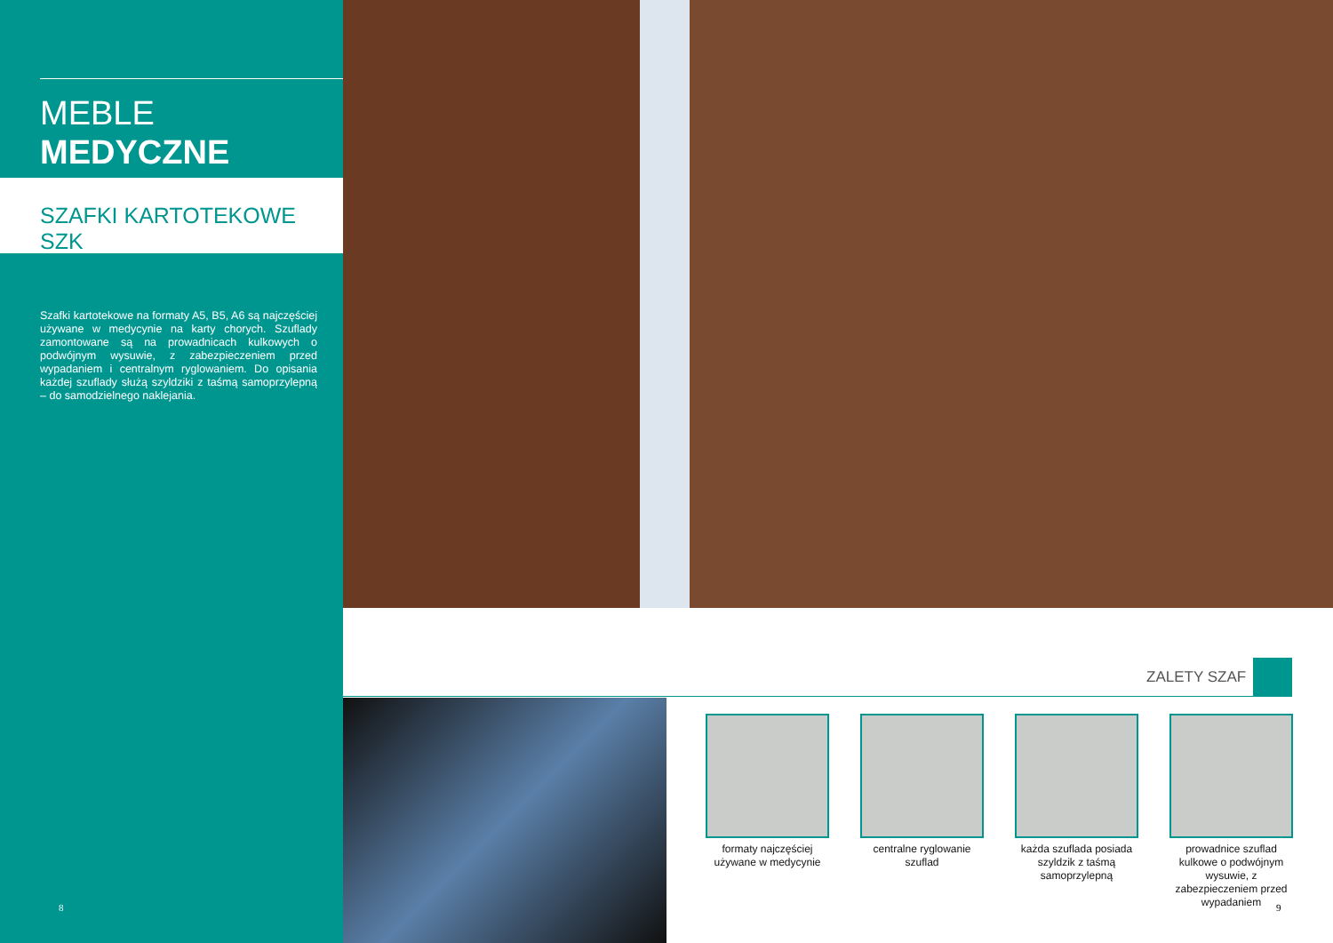MEBLE
MEDYCZNE
SZAFKI KARTOTEKOWE SZK
Szafki kartotekowe na formaty A5, B5, A6 są najczęściej używane w medycynie na karty chorych. Szuflady zamontowane są na prowadnicach kulkowych o podwójnym wysuwie, z zabezpieczeniem przed wypadaniem i centralnym ryglowaniem. Do opisania każdej szuflady służą szyldziki z taśmą samoprzylepną – do samodzielnego naklejania.
8
ZALETY SZAF
formaty najczęściej używane w medycynie
centralne ryglowanie szuflad
każda szuflada posiada szyldzik z taśmą samoprzylepną
prowadnice szuflad kulkowe o podwójnym wysuwie, z zabezpieczeniem przed wypadaniem
9